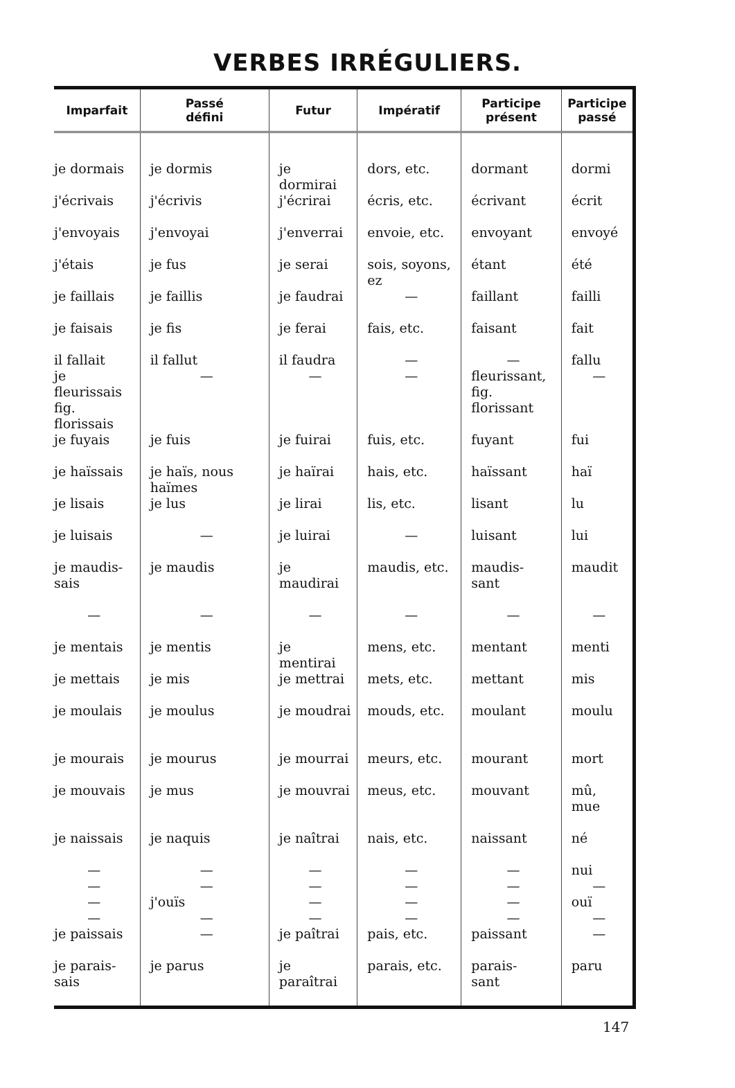VERBES IRRÉGULIERS.
| Imparfait | Passé défini | Futur | Impératif | Participe présent | Participe passé |
| --- | --- | --- | --- | --- | --- |
| je dormais | je dormis | je dormirai | dors, etc. | dormant | dormi |
| j'écrivais | j'écrivis | j'écrirai | écris, etc. | écrivant | écrit |
| j'envoyais | j'envoyai | j'enverrai | envoie, etc. | envoyant | envoyé |
| j'étais | je fus | je serai | sois, soyons, ez | étant | été |
| je faillais | je faillis | je faudrai | — | faillant | failli |
| je faisais | je fis | je ferai | fais, etc. | faisant | fait |
| il fallait | il fallut | il faudra | — | — | fallu |
| je fleurissais fig. florissais | — | — | — | fleurissant, fig. florissant | — |
| je fuyais | je fuis | je fuirai | fuis, etc. | fuyant | fui |
| je haïssais | je haïs, nous haïmes | je haïrai | hais, etc. | haïssant | haï |
| je lisais | je lus | je lirai | lis, etc. | lisant | lu |
| je luisais | — | je luirai | — | luisant | lui |
| je maudis- sais | je maudis | je maudirai | maudis, etc. | maudis- sant | maudit |
| — | — | — | — | — | — |
| je mentais | je mentis | je mentirai | mens, etc. | mentant | menti |
| je mettais | je mis | je mettrai | mets, etc. | mettant | mis |
| je moulais | je moulus | je moudrai | mouds, etc. | moulant | moulu |
| je mourais | je mourus | je mourrai | meurs, etc. | mourant | mort |
| je mouvais | je mus | je mouvrai | meus, etc. | mouvant | mû, mue |
| je naissais | je naquis | je naîtrai | nais, etc. | naissant | né |
| — | — | — | — | — | nui |
| — | — | — | — | — | — |
| — | j'ouïs | — | — | — | ouï |
| — | — | — | — | — | — |
| je paissais | — | je paîtrai | pais, etc. | paissant | — |
| je parais- sais | je parus | je paraîtrai | parais, etc. | parais- sant | paru |
147